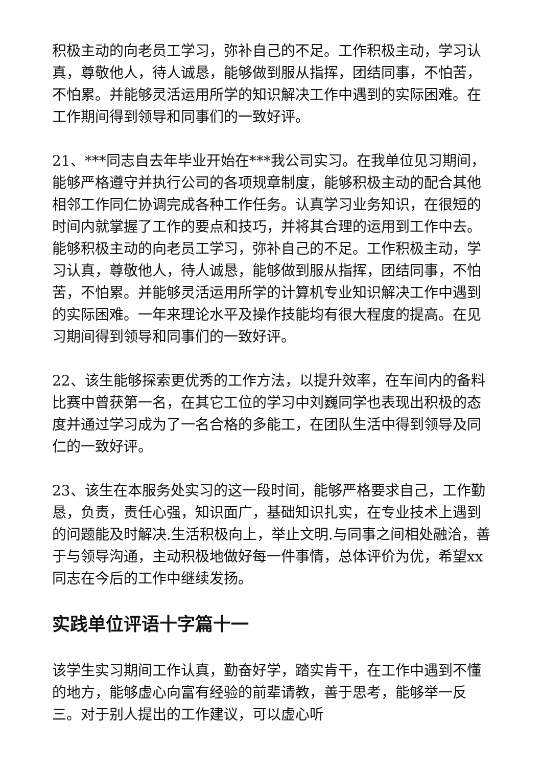积极主动的向老员工学习，弥补自己的不足。工作积极主动，学习认真，尊敬他人，待人诚恳，能够做到服从指挥，团结同事，不怕苦，不怕累。并能够灵活运用所学的知识解决工作中遇到的实际困难。在工作期间得到领导和同事们的一致好评。
21、***同志自去年毕业开始在***我公司实习。在我单位见习期间，能够严格遵守并执行公司的各项规章制度，能够积极主动的配合其他相邻工作同仁协调完成各种工作任务。认真学习业务知识，在很短的时间内就掌握了工作的要点和技巧，并将其合理的运用到工作中去。能够积极主动的向老员工学习，弥补自己的不足。工作积极主动，学习认真，尊敬他人，待人诚恳，能够做到服从指挥，团结同事，不怕苦，不怕累。并能够灵活运用所学的计算机专业知识解决工作中遇到的实际困难。一年来理论水平及操作技能均有很大程度的提高。在见习期间得到领导和同事们的一致好评。
22、该生能够探索更优秀的工作方法，以提升效率，在车间内的备料比赛中曾获第一名，在其它工位的学习中刘巍同学也表现出积极的态度并通过学习成为了一名合格的多能工，在团队生活中得到领导及同仁的一致好评。
23、该生在本服务处实习的这一段时间，能够严格要求自己，工作勤恳，负责，责任心强，知识面广，基础知识扎实，在专业技术上遇到的问题能及时解决.生活积极向上，举止文明.与同事之间相处融洽，善于与领导沟通，主动积极地做好每一件事情，总体评价为优，希望xx同志在今后的工作中继续发扬。
实践单位评语十字篇十一
该学生实习期间工作认真，勤奋好学，踏实肯干，在工作中遇到不懂的地方，能够虚心向富有经验的前辈请教，善于思考，能够举一反三。对于别人提出的工作建议，可以虚心听